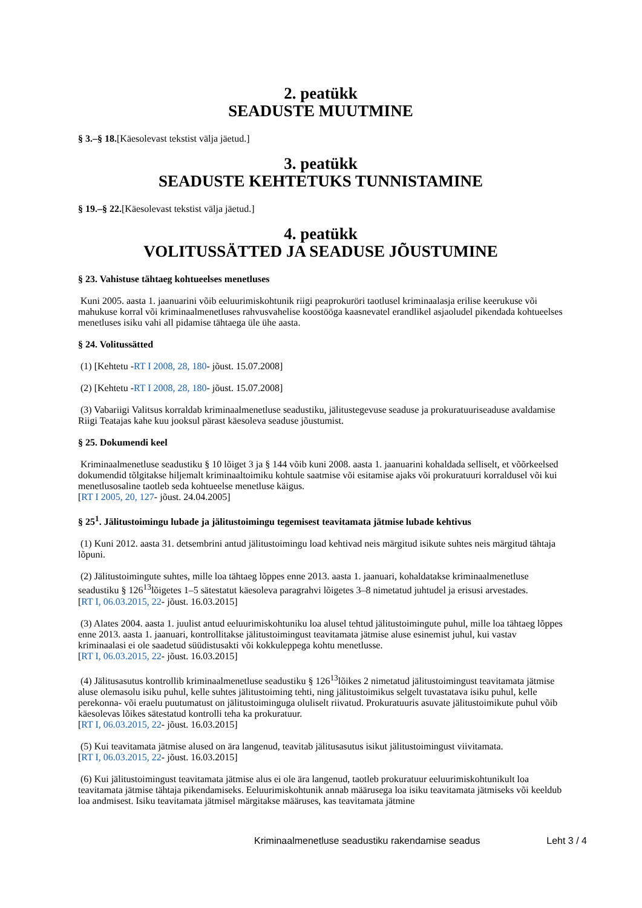2. peatükk
SEADUSTE MUUTMINE
§ 3.–§ 18.[Käesolevast tekstist välja jäetud.]
3. peatükk
SEADUSTE KEHTETUKS TUNNISTAMINE
§ 19.–§ 22.[Käesolevast tekstist välja jäetud.]
4. peatükk
VOLITUSSÄTTED JA SEADUSE JÕUSTUMINE
§ 23. Vahistuse tähtaeg kohtueelses menetluses
Kuni 2005. aasta 1. jaanuarini võib eeluurimiskohtunik riigi peaprokuröri taotlusel kriminaalasja erilise keerukuse või mahukuse korral või kriminaalmenetluses rahvusvahelise koostööga kaasnevatel erandlikel asjaoludel pikendada kohtueelses menetluses isiku vahi all pidamise tähtaega üle ühe aasta.
§ 24. Volitussätted
(1) [Kehtetu -RT I 2008, 28, 180- jõust. 15.07.2008]
(2) [Kehtetu -RT I 2008, 28, 180- jõust. 15.07.2008]
(3) Vabariigi Valitsus korraldab kriminaalmenetluse seadustiku, jälitustegevuse seaduse ja prokuratuuriseaduse avaldamise Riigi Teatajas kahe kuu jooksul pärast käesoleva seaduse jõustumist.
§ 25. Dokumendi keel
Kriminaalmenetluse seadustiku § 10 lõiget 3 ja § 144 võib kuni 2008. aasta 1. jaanuarini kohaldada selliselt, et võõrkeelsed dokumendid tõlgitakse hiljemalt kriminaaltoimiku kohtule saatmise või esitamise ajaks või prokuratuuri korraldusel või kui menetlusosaline taotleb seda kohtueelse menetluse käigus.
[RT I 2005, 20, 127- jõust. 24.04.2005]
§ 25<sup>1</sup>. Jälitustoimingu lubade ja jälitustoimingu tegemisest teavitamata jätmise lubade kehtivus
(1) Kuni 2012. aasta 31. detsembrini antud jälitustoimingu load kehtivad neis märgitud isikute suhtes neis märgitud tähtaja lõpuni.
(2) Jälitustoimingute suhtes, mille loa tähtaeg lõppes enne 2013. aasta 1. jaanuari, kohaldatakse kriminaalmenetluse seadustiku § 126<sup>13</sup>lõigetes 1–5 sätestatut käesoleva paragrahvi lõigetes 3–8 nimetatud juhtudel ja erisusi arvestades.
[RT I, 06.03.2015, 22- jõust. 16.03.2015]
(3) Alates 2004. aasta 1. juulist antud eeluurimiskohtuniku loa alusel tehtud jälitustoimingute puhul, mille loa tähtaeg lõppes enne 2013. aasta 1. jaanuari, kontrollitakse jälitustoimingust teavitamata jätmise aluse esinemist juhul, kui vastav kriminaalasi ei ole saadetud süüdistusakti või kokkuleppega kohtu menetlusse.
[RT I, 06.03.2015, 22- jõust. 16.03.2015]
(4) Jälitusasutus kontrollib kriminaalmenetluse seadustiku § 126<sup>13</sup>lõikes 2 nimetatud jälitustoimingust teavitamata jätmise aluse olemasolu isiku puhul, kelle suhtes jälitustoiming tehti, ning jälitustoimikus selgelt tuvastatava isiku puhul, kelle perekonna- või eraelu puutumatust on jälitustoiminguga oluliselt riivatud. Prokuratuuris asuvate jälitustoimikute puhul võib käesolevas lõikes sätestatud kontrolli teha ka prokuratuur.
[RT I, 06.03.2015, 22- jõust. 16.03.2015]
(5) Kui teavitamata jätmise alused on ära langenud, teavitab jälitusasutus isikut jälitustoimingust viivitamata.
[RT I, 06.03.2015, 22- jõust. 16.03.2015]
(6) Kui jälitustoimingust teavitamata jätmise alus ei ole ära langenud, taotleb prokuratuur eeluurimiskohtunikult loa teavitamata jätmise tähtaja pikendamiseks. Eeluurimiskohtunik annab määrusega loa isiku teavitamata jätmiseks või keeldub loa andmisest. Isiku teavitamata jätmisel märgitakse määruses, kas teavitamata jätmine
Kriminaalmenetluse seadustiku rakendamise seadus Leht 3 / 4